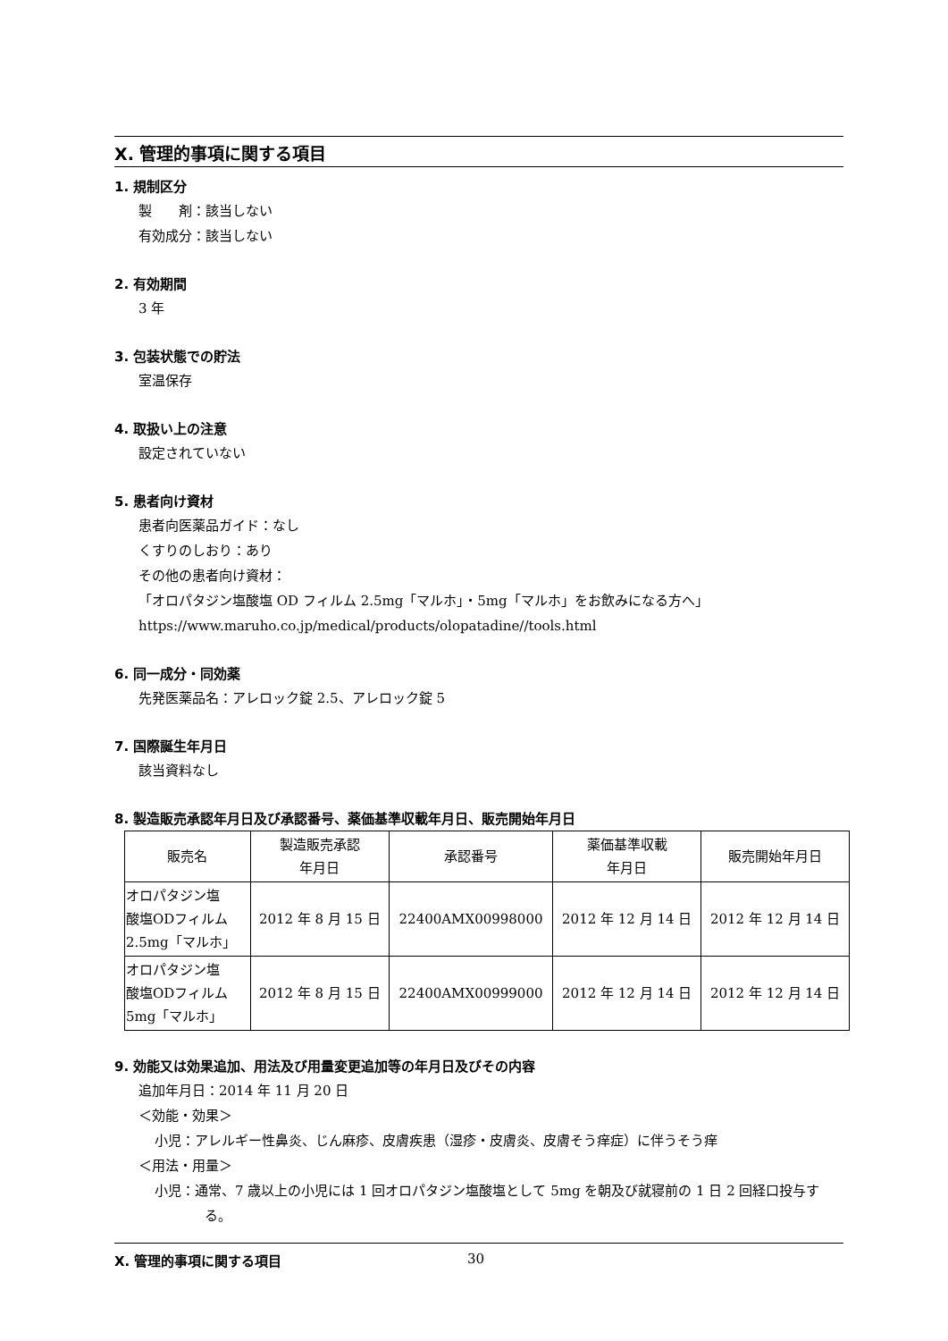X. 管理的事項に関する項目
1. 規制区分
製　　剤：該当しない
有効成分：該当しない
2. 有効期間
3 年
3. 包装状態での貯法
室温保存
4. 取扱い上の注意
設定されていない
5. 患者向け資材
患者向医薬品ガイド：なし
くすりのしおり：あり
その他の患者向け資材：
「オロパタジン塩酸塩 OD フィルム 2.5mg「マルホ」・5mg「マルホ」をお飲みになる方へ」
https://www.maruho.co.jp/medical/products/olopatadine//tools.html
6. 同一成分・同効薬
先発医薬品名：アレロック錠 2.5、アレロック錠 5
7. 国際誕生年月日
該当資料なし
8. 製造販売承認年月日及び承認番号、薬価基準収載年月日、販売開始年月日
| 販売名 | 製造販売承認 年月日 | 承認番号 | 薬価基準収載 年月日 | 販売開始年月日 |
| --- | --- | --- | --- | --- |
| オロパタジン塩 酸塩ODフィルム 2.5mg「マルホ」 | 2012 年 8 月 15 日 | 22400AMX00998000 | 2012 年 12 月 14 日 | 2012 年 12 月 14 日 |
| オロパタジン塩 酸塩ODフィルム 5mg「マルホ」 | 2012 年 8 月 15 日 | 22400AMX00999000 | 2012 年 12 月 14 日 | 2012 年 12 月 14 日 |
9. 効能又は効果追加、用法及び用量変更追加等の年月日及びその内容
追加年月日：2014 年 11 月 20 日
＜効能・効果＞
小児：アレルギー性鼻炎、じん麻疹、皮膚疾患（湿疹・皮膚炎、皮膚そう痒症）に伴うそう痒
＜用法・用量＞
小児：通常、7 歳以上の小児には 1 回オロパタジン塩酸塩として 5mg を朝及び就寝前の 1 日 2 回経口投与する。
X. 管理的事項に関する項目 30